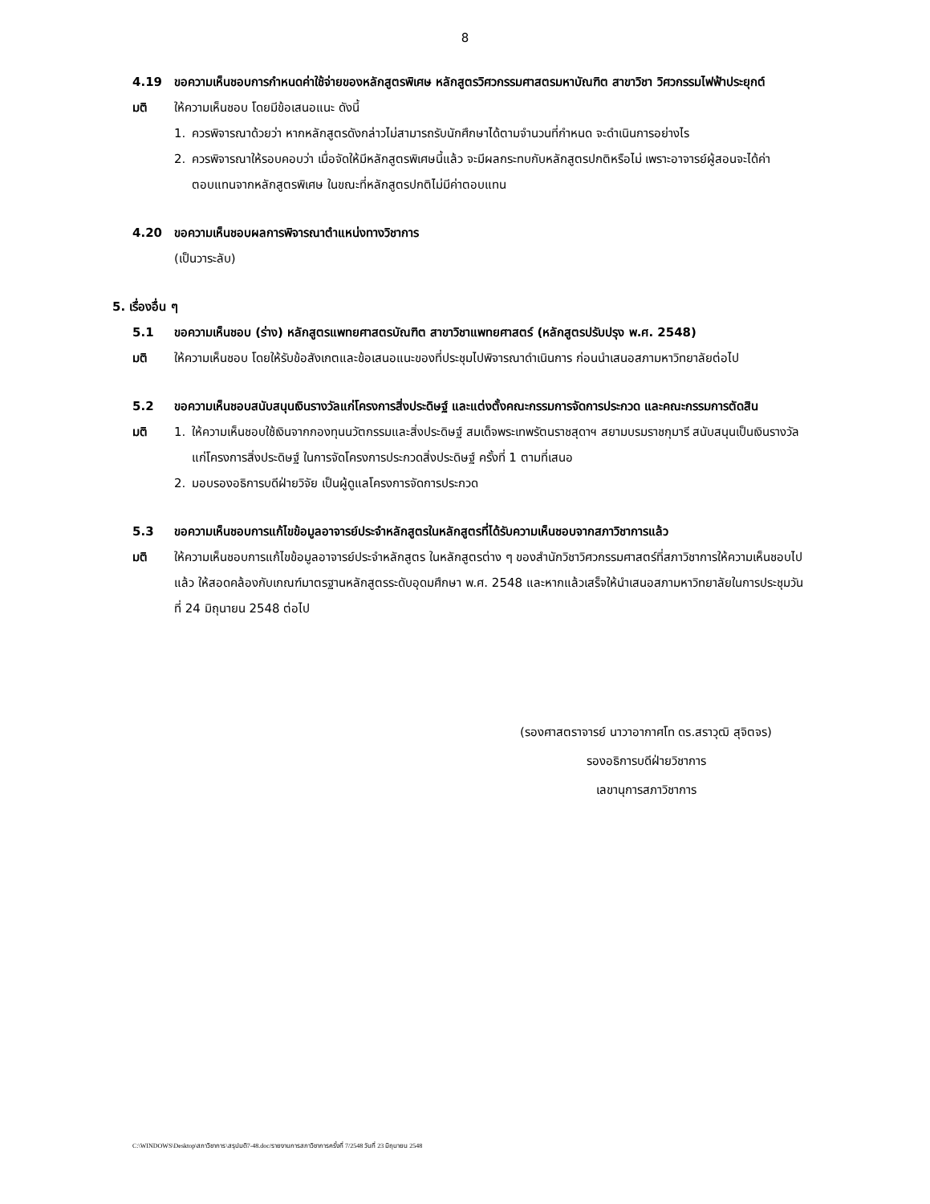8
4.19 ขอความเห็นชอบการกำหนดค่าใช้จ่ายของหลักสูตรพิเศษ หลักสูตรวิศวกรรมศาสตรมหาบัณฑิต สาขาวิชา วิศวกรรมไฟฟ้าประยุกต์
มติ ให้ความเห็นชอบ โดยมีข้อเสนอแนะ ดังนี้
1. ควรพิจารณาด้วยว่า หากหลักสูตรดังกล่าวไม่สามารถรับนักศึกษาได้ตามจำนวนที่กำหนด จะดำเนินการอย่างไร
2. ควรพิจารณาให้รอบคอบว่า เมื่อจัดให้มีหลักสูตรพิเศษนี้แล้ว จะมีผลกระทบกับหลักสูตรปกติหรือไม่ เพราะอาจารย์ผู้สอนจะได้ค่าตอบแทนจากหลักสูตรพิเศษ ในขณะที่หลักสูตรปกติไม่มีค่าตอบแทน
4.20 ขอความเห็นชอบผลการพิจารณาตำแหน่งทางวิชาการ
(เป็นวาระลับ)
5. เรื่องอื่น ๆ
5.1 ขอความเห็นชอบ (ร่าง) หลักสูตรแพทยศาสตรบัณฑิต สาขาวิชาแพทยศาสตร์ (หลักสูตรปรับปรุง พ.ศ. 2548)
มติ ให้ความเห็นชอบ โดยให้รับข้อสังเกตและข้อเสนอแนะของที่ประชุมไปพิจารณาดำเนินการ ก่อนนำเสนอสภามหาวิทยาลัยต่อไป
5.2 ขอความเห็นชอบสนับสนุนเงินรางวัลแก่โครงการสิ่งประดิษฐ์ และแต่งตั้งคณะกรรมการจัดการประกวด และคณะกรรมการตัดสิน
มติ 1. ให้ความเห็นชอบใช้เงินจากกองทุนนวัตกรรมและสิ่งประดิษฐ์ สมเด็จพระเทพรัตนราชสุดาฯ สยามบรมราชกุมารี สนับสนุนเป็นเงินรางวัลแก่โครงการสิ่งประดิษฐ์ ในการจัดโครงการประกวดสิ่งประดิษฐ์ ครั้งที่ 1 ตามที่เสนอ
2. มอบรองอธิการบดีฝ่ายวิจัย เป็นผู้ดูแลโครงการจัดการประกวด
5.3 ขอความเห็นชอบการแก้ไขข้อมูลอาจารย์ประจำหลักสูตรในหลักสูตรที่ได้รับความเห็นชอบจากสภาวิชาการแล้ว
มติ ให้ความเห็นชอบการแก้ไขข้อมูลอาจารย์ประจำหลักสูตร ในหลักสูตรต่าง ๆ ของสำนักวิชาวิศวกรรมศาสตร์ที่สภาวิชาการให้ความเห็นชอบไปแล้ว ให้สอดคล้องกับเกณฑ์มาตรฐานหลักสูตรระดับอุดมศึกษา พ.ศ. 2548 และหากแล้วเสร็จให้นำเสนอสภามหาวิทยาลัยในการประชุมวันที่ 24 มิถุนายน 2548 ต่อไป
(รองศาสตราจารย์ นาวาอากาศโท ดร.สราวุฒิ สุจิตจร)
รองอธิการบดีฝ่ายวิชาการ
เลขานุการสภาวิชาการ
C:\WINDOWS\Desktop\สภาวิชาการ\สรุปมติ7-48.doc/รายงานการสภาวิชาการครั้งที่ 7/2548 วันที่ 23 มิถุนายน 2548